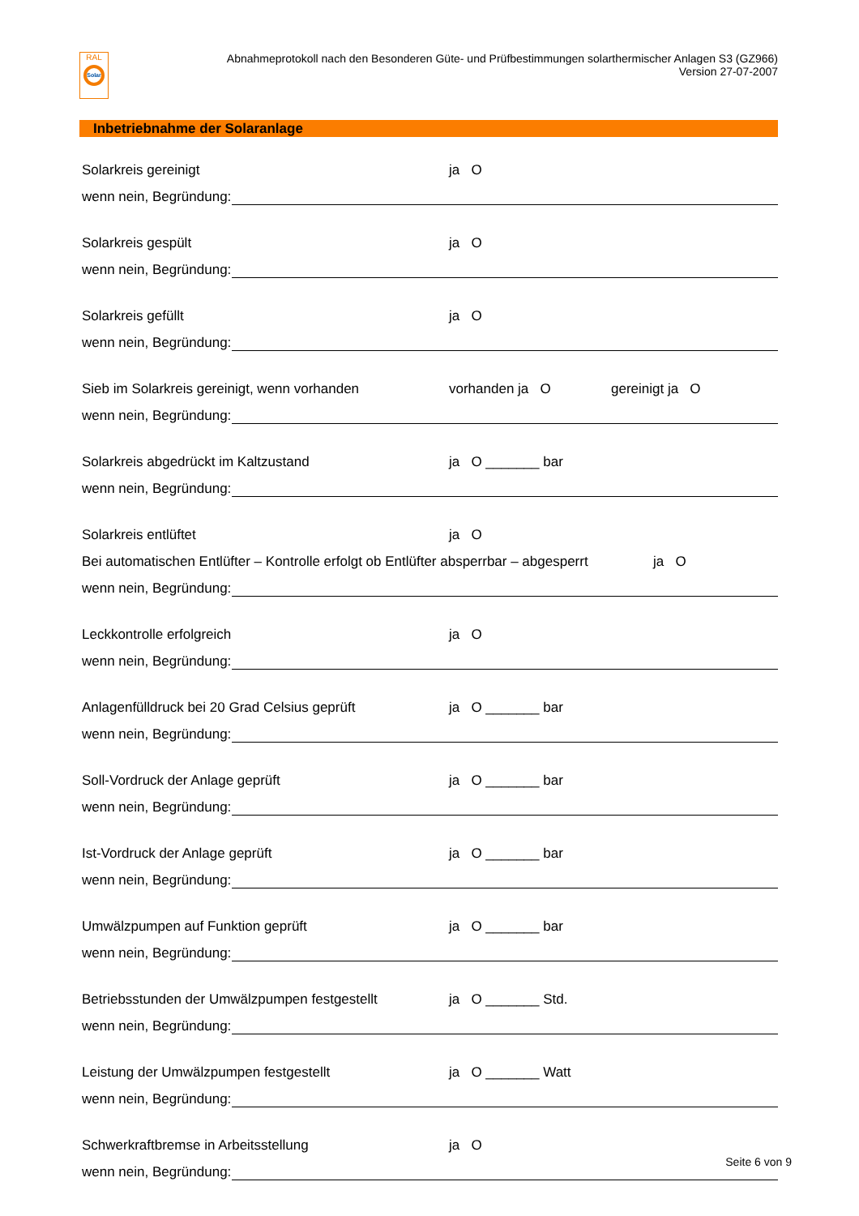RAL
Solar
Abnahmeprotokoll nach den Besonderen Güte- und Prüfbestimmungen solarthermischer Anlagen S3 (GZ966)
Version 27-07-2007
Inbetriebnahme der Solaranlage
Solarkreis gereinigt ja O
wenn nein, Begründung:
Solarkreis gespült ja O
wenn nein, Begründung:
Solarkreis gefüllt ja O
wenn nein, Begründung:
Sieb im Solarkreis gereinigt, wenn vorhanden vorhanden ja O gereinigt ja O
wenn nein, Begründung:
Solarkreis abgedrückt im Kaltzustand ja O _______ bar
wenn nein, Begründung:
Solarkreis entlüftet ja O
Bei automatischen Entlüfter – Kontrolle erfolgt ob Entlüfter absperrbar – abgesperrt ja O
wenn nein, Begründung:
Leckkontrolle erfolgreich ja O
wenn nein, Begründung:
Anlagenfülldruck bei 20 Grad Celsius geprüft ja O _______ bar
wenn nein, Begründung:
Soll-Vordruck der Anlage geprüft ja O _______ bar
wenn nein, Begründung:
Ist-Vordruck der Anlage geprüft ja O _______ bar
wenn nein, Begründung:
Umwälzpumpen auf Funktion geprüft ja O _______ bar
wenn nein, Begründung:
Betriebsstunden der Umwälzpumpen festgestellt ja O _______ Std.
wenn nein, Begründung:
Leistung der Umwälzpumpen festgestellt ja O _______ Watt
wenn nein, Begründung:
Schwerkraftbremse in Arbeitsstellung ja O
wenn nein, Begründung:
Seite 6 von 9